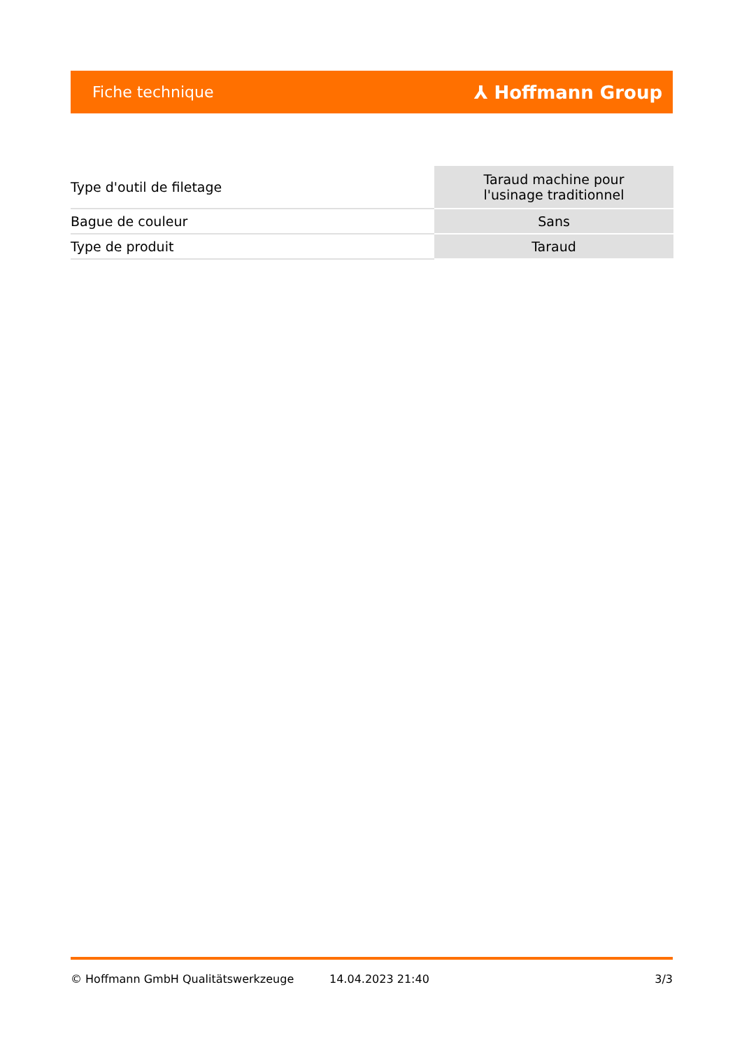Fiche technique ⅄ Hoffmann Group
| Type d'outil de filetage | Taraud machine pour l'usinage traditionnel |
| Bague de couleur | Sans |
| Type de produit | Taraud |
© Hoffmann GmbH Qualitätswerkzeuge 14.04.2023 21:40 3/3